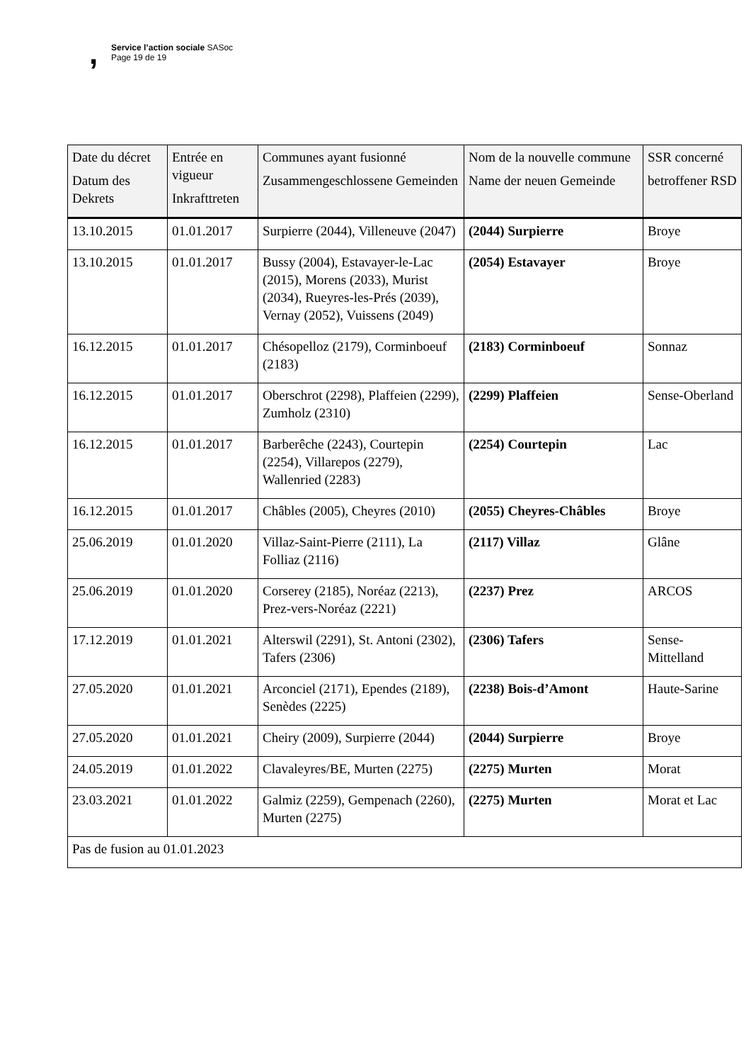, Service l’action sociale SASoc
Page 19 de 19
| Date du décret Datum des Dekrets | Entrée en vigueur Inkrafttreten | Communes ayant fusionné Zusammengeschlossene Gemeinden | Nom de la nouvelle commune Name der neuen Gemeinde | SSR concerné betroffener RSD |
| --- | --- | --- | --- | --- |
| 13.10.2015 | 01.01.2017 | Surpierre (2044), Villeneuve (2047) | (2044) Surpierre | Broye |
| 13.10.2015 | 01.01.2017 | Bussy (2004), Estavayer-le-Lac (2015), Morens (2033), Murist (2034), Rueyres-les-Prés (2039), Vernay (2052), Vuissens (2049) | (2054) Estavayer | Broye |
| 16.12.2015 | 01.01.2017 | Chésopelloz (2179), Corminboeuf (2183) | (2183) Corminboeuf | Sonnaz |
| 16.12.2015 | 01.01.2017 | Oberschrot (2298), Plaffeien (2299), Zumholz (2310) | (2299) Plaffeien | Sense-Oberland |
| 16.12.2015 | 01.01.2017 | Barberêche (2243), Courtepin (2254), Villarepos (2279), Wallenried (2283) | (2254) Courtepin | Lac |
| 16.12.2015 | 01.01.2017 | Châbles (2005), Cheyres (2010) | (2055) Cheyres-Châbles | Broye |
| 25.06.2019 | 01.01.2020 | Villaz-Saint-Pierre (2111), La Folliaz (2116) | (2117) Villaz | Glâne |
| 25.06.2019 | 01.01.2020 | Corserey (2185), Noréaz (2213), Prez-vers-Noréaz (2221) | (2237) Prez | ARCOS |
| 17.12.2019 | 01.01.2021 | Alterswil (2291), St. Antoni (2302), Tafers (2306) | (2306) Tafers | Sense-Mittelland |
| 27.05.2020 | 01.01.2021 | Arconciel (2171), Ependes (2189), Senèdes (2225) | (2238) Bois-d’Amont | Haute-Sarine |
| 27.05.2020 | 01.01.2021 | Cheiry (2009), Surpierre (2044) | (2044) Surpierre | Broye |
| 24.05.2019 | 01.01.2022 | Clavaleyres/BE, Murten (2275) | (2275) Murten | Morat |
| 23.03.2021 | 01.01.2022 | Galmiz (2259), Gempenach (2260), Murten (2275) | (2275) Murten | Morat et Lac |
| Pas de fusion au 01.01.2023 | | | | |